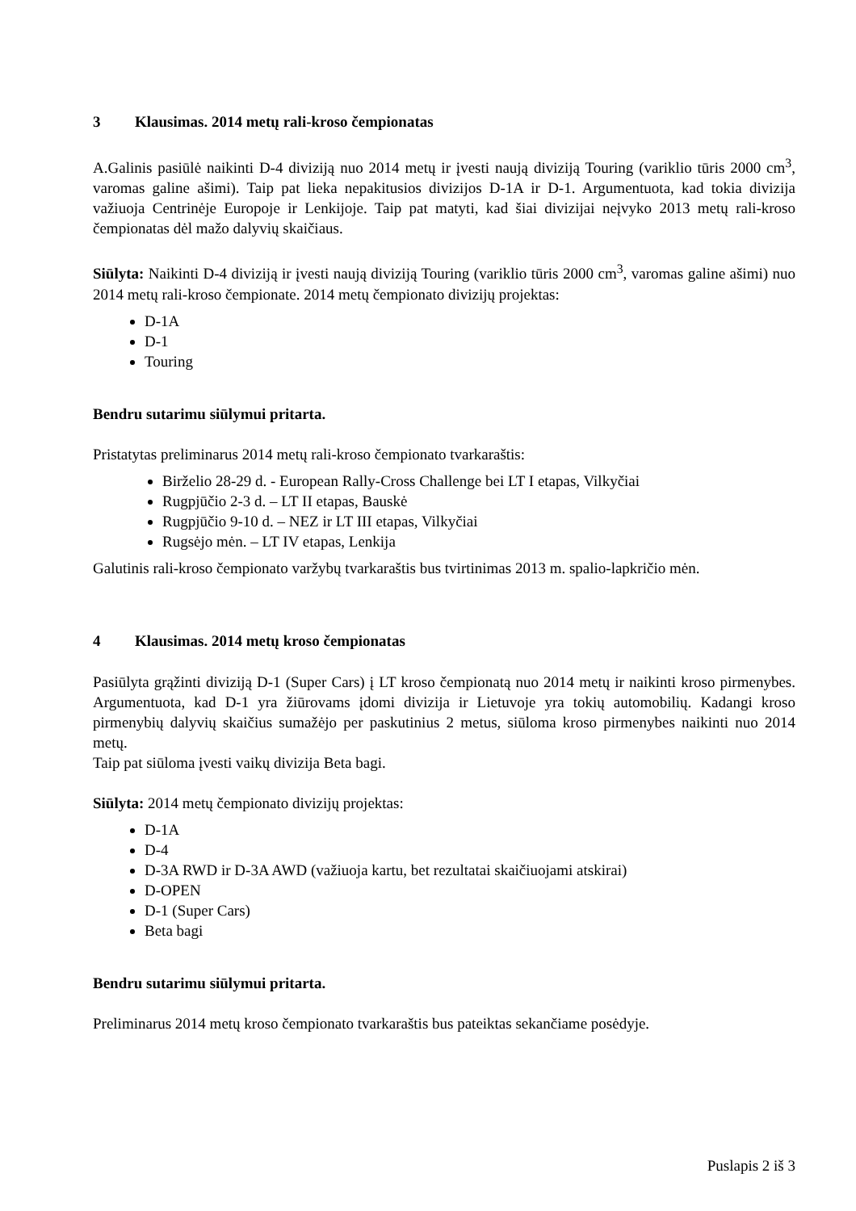3 Klausimas. 2014 metų rali-kroso čempionatas
A.Galinis pasiūlė naikinti D-4 diviziją nuo 2014 metų ir įvesti naują diviziją Touring (variklio tūris 2000 cm<sup>3</sup>, varomas galine ašimi). Taip pat lieka nepakitusios divizijos D-1A ir D-1. Argumentuota, kad tokia divizija važiuoja Centrinėje Europoje ir Lenkijoje. Taip pat matyti, kad šiai divizijai neįvyko 2013 metų rali-kroso čempionatas dėl mažo dalyvių skaičiaus.
Siūlyta: Naikinti D-4 diviziją ir įvesti naują diviziją Touring (variklio tūris 2000 cm<sup>3</sup>, varomas galine ašimi) nuo 2014 metų rali-kroso čempionate. 2014 metų čempionato divizijų projektas:
D-1A
D-1
Touring
Bendru sutarimu siūlymui pritarta.
Pristatytas preliminarus 2014 metų rali-kroso čempionato tvarkaraštis:
Birželio 28-29 d. - European Rally-Cross Challenge bei LT I etapas, Vilkyčiai
Rugpjūčio 2-3 d. – LT II etapas, Bauskė
Rugpjūčio 9-10 d. – NEZ ir LT III etapas, Vilkyčiai
Rugsėjo mėn. – LT IV etapas, Lenkija
Galutinis rali-kroso čempionato varžybų tvarkaraštis bus tvirtinimas 2013 m. spalio-lapkričio mėn.
4 Klausimas. 2014 metų kroso čempionatas
Pasiūlyta grąžinti diviziją D-1 (Super Cars) į LT kroso čempionatą nuo 2014 metų ir naikinti kroso pirmenybes. Argumentuota, kad D-1 yra žiūrovams įdomi divizija ir Lietuvoje yra tokių automobilių. Kadangi kroso pirmenybių dalyvių skaičius sumažėjo per paskutinius 2 metus, siūloma kroso pirmenybes naikinti nuo 2014 metų.
Taip pat siūloma įvesti vaikų divizija Beta bagi.
Siūlyta: 2014 metų čempionato divizijų projektas:
D-1A
D-4
D-3A RWD ir D-3A AWD (važiuoja kartu, bet rezultatai skaičiuojami atskirai)
D-OPEN
D-1 (Super Cars)
Beta bagi
Bendru sutarimu siūlymui pritarta.
Preliminarus 2014 metų kroso čempionato tvarkaraštis bus pateiktas sekančiame posėdyje.
Puslapis 2 iš 3